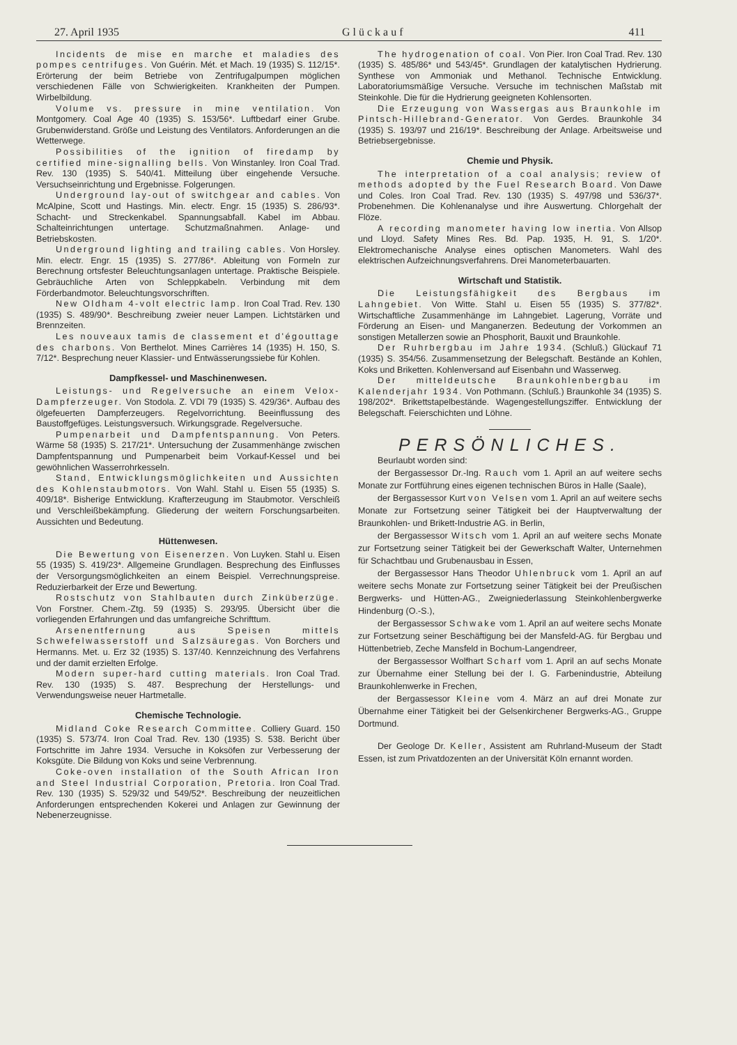27. April 1935 Glückauf 411
Incidents de mise en marche et maladies des pompes centrifuges. Von Guérin. Mét. et Mach. 19 (1935) S. 112/15*. Erörterung der beim Betriebe von Zentrifugalpumpen möglichen verschiedenen Fälle von Schwierigkeiten. Krankheiten der Pumpen. Wirbelbildung.
Volume vs. pressure in mine ventilation. Von Montgomery. Coal Age 40 (1935) S. 153/56*. Luftbedarf einer Grube. Grubenwiderstand. Größe und Leistung des Ventilators. Anforderungen an die Wetterwege.
Possibilities of the ignition of firedamp by certified mine-signalling bells. Von Winstanley. Iron Coal Trad. Rev. 130 (1935) S. 540/41. Mitteilung über eingehende Versuche. Versuchseinrichtung und Ergebnisse. Folgerungen.
Underground lay-out of switchgear and cables. Von McAlpine, Scott und Hastings. Min. electr. Engr. 15 (1935) S. 286/93*. Schacht- und Streckenkabel. Spannungsabfall. Kabel im Abbau. Schalteinrichtungen untertage. Schutzmaßnahmen. Anlage- und Betriebskosten.
Underground lighting and trailing cables. Von Horsley. Min. electr. Engr. 15 (1935) S. 277/86*. Ableitung von Formeln zur Berechnung ortsfester Beleuchtungsanlagen untertage. Praktische Beispiele. Gebräuchliche Arten von Schleppkabeln. Verbindung mit dem Förderbandmotor. Beleuchtungsvorschriften.
New Oldham 4-volt electric lamp. Iron Coal Trad. Rev. 130 (1935) S. 489/90*. Beschreibung zweier neuer Lampen. Lichtstärken und Brennzeiten.
Les nouveaux tamis de classement et d'égouttage des charbons. Von Berthelot. Mines Carrières 14 (1935) H. 150, S. 7/12*. Besprechung neuer Klassier- und Entwässerungssiebe für Kohlen.
Dampfkessel- und Maschinenwesen.
Leistungs- und Regelversuche an einem Velox-Dampferzeuger. Von Stodola. Z. VDI 79 (1935) S. 429/36*. Aufbau des ölgefeuerten Dampferzeugers. Regelvorrichtung. Beeinflussung des Baustoffgefüges. Leistungsversuch. Wirkungsgrade. Regelversuche.
Pumpenarbeit und Dampfentspannung. Von Peters. Wärme 58 (1935) S. 217/21*. Untersuchung der Zusammenhänge zwischen Dampfentspannung und Pumpenarbeit beim Vorkauf-Kessel und bei gewöhnlichen Wasserrohrkesseln.
Stand, Entwicklungsmöglichkeiten und Aussichten des Kohlenstaubmotors. Von Wahl. Stahl u. Eisen 55 (1935) S. 409/18*. Bisherige Entwicklung. Krafterzeugung im Staubmotor. Verschleiß und Verschleißbekämpfung. Gliederung der weitern Forschungsarbeiten. Aussichten und Bedeutung.
Hüttenwesen.
Die Bewertung von Eisenerzen. Von Luyken. Stahl u. Eisen 55 (1935) S. 419/23*. Allgemeine Grundlagen. Besprechung des Einflusses der Versorgungsmöglichkeiten an einem Beispiel. Verrechnungspreise. Reduzierbarkeit der Erze und Bewertung.
Rostschutz von Stahlbauten durch Zinküberzüge. Von Forstner. Chem.-Ztg. 59 (1935) S. 293/95. Übersicht über die vorliegenden Erfahrungen und das umfangreiche Schrifttum.
Arsenentfernung aus Speisen mittels Schwefelwasserstoff und Salzsäuregas. Von Borchers und Hermanns. Met. u. Erz 32 (1935) S. 137/40. Kennzeichnung des Verfahrens und der damit erzielten Erfolge.
Modern super-hard cutting materials. Iron Coal Trad. Rev. 130 (1935) S. 487. Besprechung der Herstellungs- und Verwendungsweise neuer Hartmetalle.
Chemische Technologie.
Midland Coke Research Committee. Colliery Guard. 150 (1935) S. 573/74. Iron Coal Trad. Rev. 130 (1935) S. 538. Bericht über Fortschritte im Jahre 1934. Versuche in Koksöfen zur Verbesserung der Koksgüte. Die Bildung von Koks und seine Verbrennung.
Coke-oven installation of the South African Iron and Steel Industrial Corporation, Pretoria. Iron Coal Trad. Rev. 130 (1935) S. 529/32 und 549/52*. Beschreibung der neuzeitlichen Anforderungen entsprechenden Kokerei und Anlagen zur Gewinnung der Nebenerzeugnisse.
The hydrogenation of coal. Von Pier. Iron Coal Trad. Rev. 130 (1935) S. 485/86* und 543/45*. Grundlagen der katalytischen Hydrierung. Synthese von Ammoniak und Methanol. Technische Entwicklung. Laboratoriumsmäßige Versuche. Versuche im technischen Maßstab mit Steinkohle. Die für die Hydrierung geeigneten Kohlensorten.
Die Erzeugung von Wassergas aus Braunkohle im Pintsch-Hillebrand-Generator. Von Gerdes. Braunkohle 34 (1935) S. 193/97 und 216/19*. Beschreibung der Anlage. Arbeitsweise und Betriebsergebnisse.
Chemie und Physik.
The interpretation of a coal analysis; review of methods adopted by the Fuel Research Board. Von Dawe und Coles. Iron Coal Trad. Rev. 130 (1935) S. 497/98 und 536/37*. Probenehmen. Die Kohlenanalyse und ihre Auswertung. Chlorgehalt der Flöze.
A recording manometer having low inertia. Von Allsop und Lloyd. Safety Mines Res. Bd. Pap. 1935, H. 91, S. 1/20*. Elektromechanische Analyse eines optischen Manometers. Wahl des elektrischen Aufzeichnungsverfahrens. Drei Manometerbauarten.
Wirtschaft und Statistik.
Die Leistungsfähigkeit des Bergbaus im Lahngebiet. Von Witte. Stahl u. Eisen 55 (1935) S. 377/82*. Wirtschaftliche Zusammenhänge im Lahngebiet. Lagerung, Vorräte und Förderung an Eisen- und Manganerzen. Bedeutung der Vorkommen an sonstigen Metallerzen sowie an Phosphorit, Bauxit und Braunkohle.
Der Ruhrbergbau im Jahre 1934. (Schluß.) Glückauf 71 (1935) S. 354/56. Zusammensetzung der Belegschaft. Bestände an Kohlen, Koks und Briketten. Kohlenversand auf Eisenbahn und Wasserweg.
Der mitteldeutsche Braunkohlenbergbau im Kalenderjahr 1934. Von Pothmann. (Schluß.) Braunkohle 34 (1935) S. 198/202*. Brikettstapelbestände. Wagengestellungsziffer. Entwicklung der Belegschaft. Feierschichten und Löhne.
PERSÖNLICHES.
Beurlaubt worden sind:
der Bergassessor Dr.-Ing. Rauch vom 1. April an auf weitere sechs Monate zur Fortführung eines eigenen technischen Büros in Halle (Saale),
der Bergassessor Kurt von Velsen vom 1. April an auf weitere sechs Monate zur Fortsetzung seiner Tätigkeit bei der Hauptverwaltung der Braunkohlen- und Brikett-Industrie AG. in Berlin,
der Bergassessor Witsch vom 1. April an auf weitere sechs Monate zur Fortsetzung seiner Tätigkeit bei der Gewerkschaft Walter, Unternehmen für Schachtbau und Grubenausbau in Essen,
der Bergassessor Hans Theodor Uhlenbruck vom 1. April an auf weitere sechs Monate zur Fortsetzung seiner Tätigkeit bei der Preußischen Bergwerks- und Hütten-AG., Zweigniederlassung Steinkohlenbergwerke Hindenburg (O.-S.),
der Bergassessor Schwake vom 1. April an auf weitere sechs Monate zur Fortsetzung seiner Beschäftigung bei der Mansfeld-AG. für Bergbau und Hüttenbetrieb, Zeche Mansfeld in Bochum-Langendreer,
der Bergassessor Wolfhart Scharf vom 1. April an auf sechs Monate zur Übernahme einer Stellung bei der I. G. Farbenindustrie, Abteilung Braunkohlenwerke in Frechen,
der Bergassessor Kleine vom 4. März an auf drei Monate zur Übernahme einer Tätigkeit bei der Gelsenkirchener Bergwerks-AG., Gruppe Dortmund.
Der Geologe Dr. Keller, Assistent am Ruhrland-Museum der Stadt Essen, ist zum Privatdozenten an der Universität Köln ernannt worden.